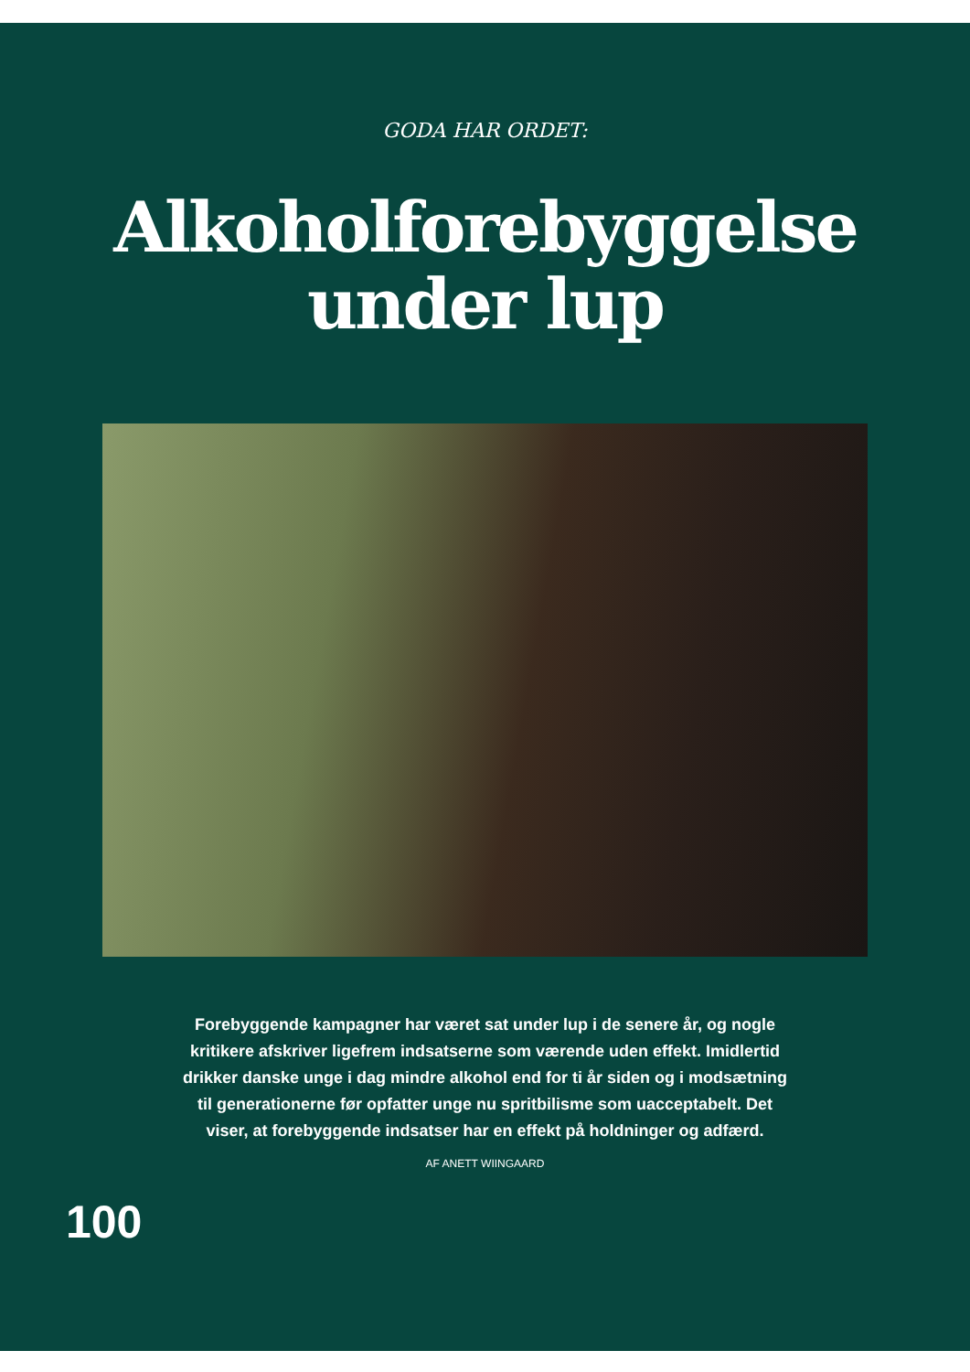GODA HAR ORDET:
Alkoholforebyggelse
under lup
Forebyggende kampagner har været sat under lup i de senere år, og nogle kritikere afskriver ligefrem indsatserne som værende uden effekt. Imidlertid drikker danske unge i dag mindre alkohol end for ti år siden og i modsætning til generationerne før opfatter unge nu spritbilisme som uacceptabelt. Det viser, at forebyggende indsatser har en effekt på holdninger og adfærd.
AF ANETT WIINGAARD
100